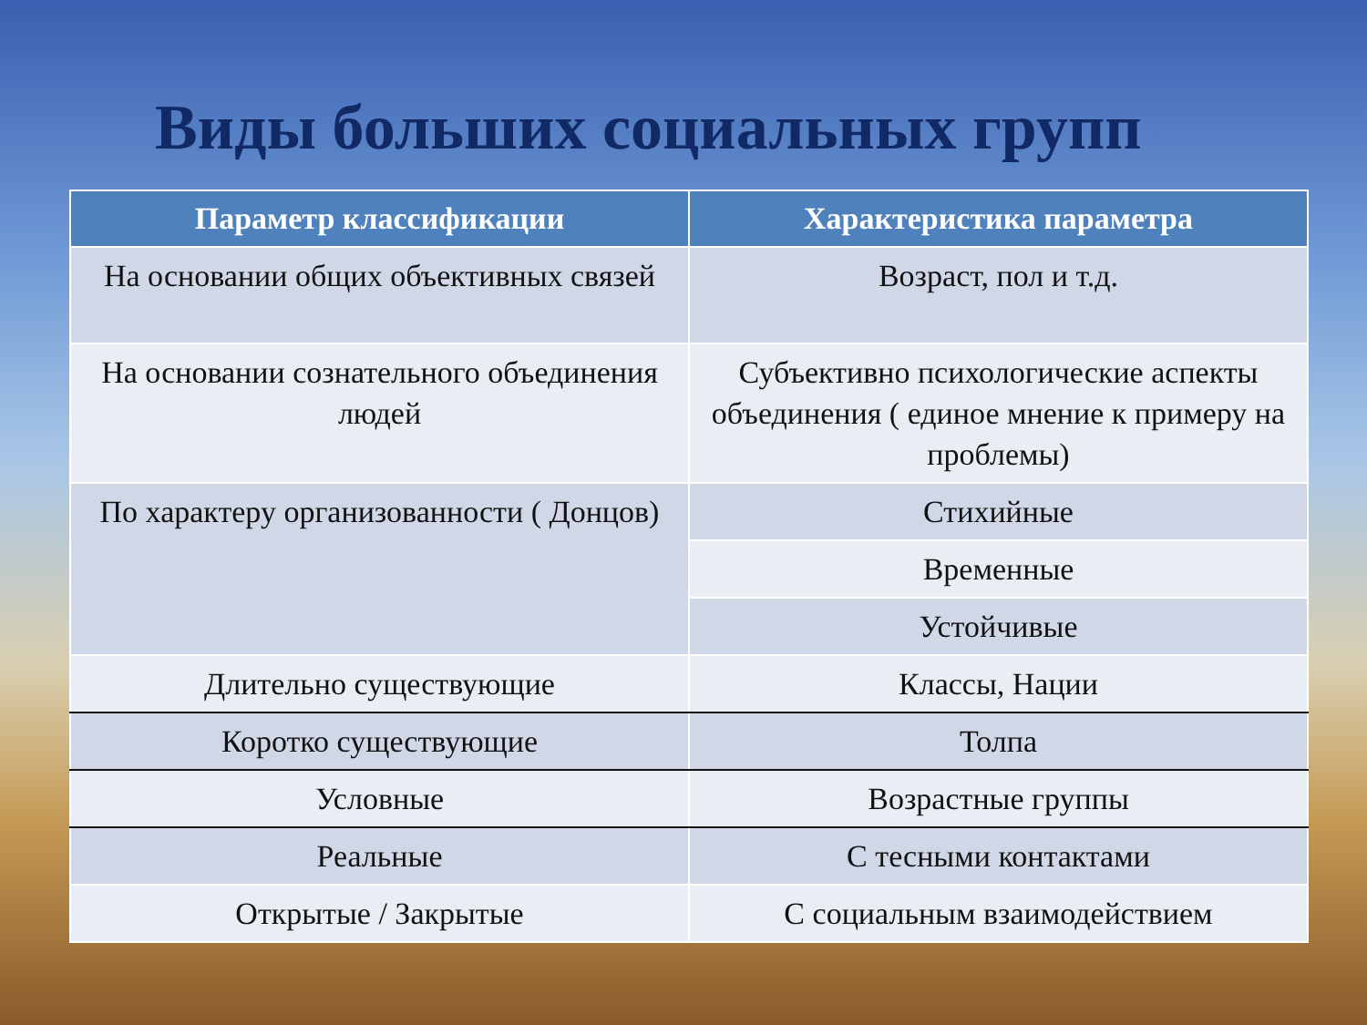Виды больших социальных групп
| Параметр классификации | Характеристика параметра |
| --- | --- |
| На основании общих объективных связей | Возраст, пол и т.д. |
| На основании сознательного объединения людей | Субъективно психологические аспекты объединения ( единое мнение к примеру на проблемы) |
| По характеру организованности ( Донцов) | Стихийные |
| | Временные |
| | Устойчивые |
| Длительно существующие | Классы, Нации |
| Коротко существующие | Толпа |
| Условные | Возрастные группы |
| Реальные | С тесными контактами |
| Открытые / Закрытые | С социальным взаимодействием |